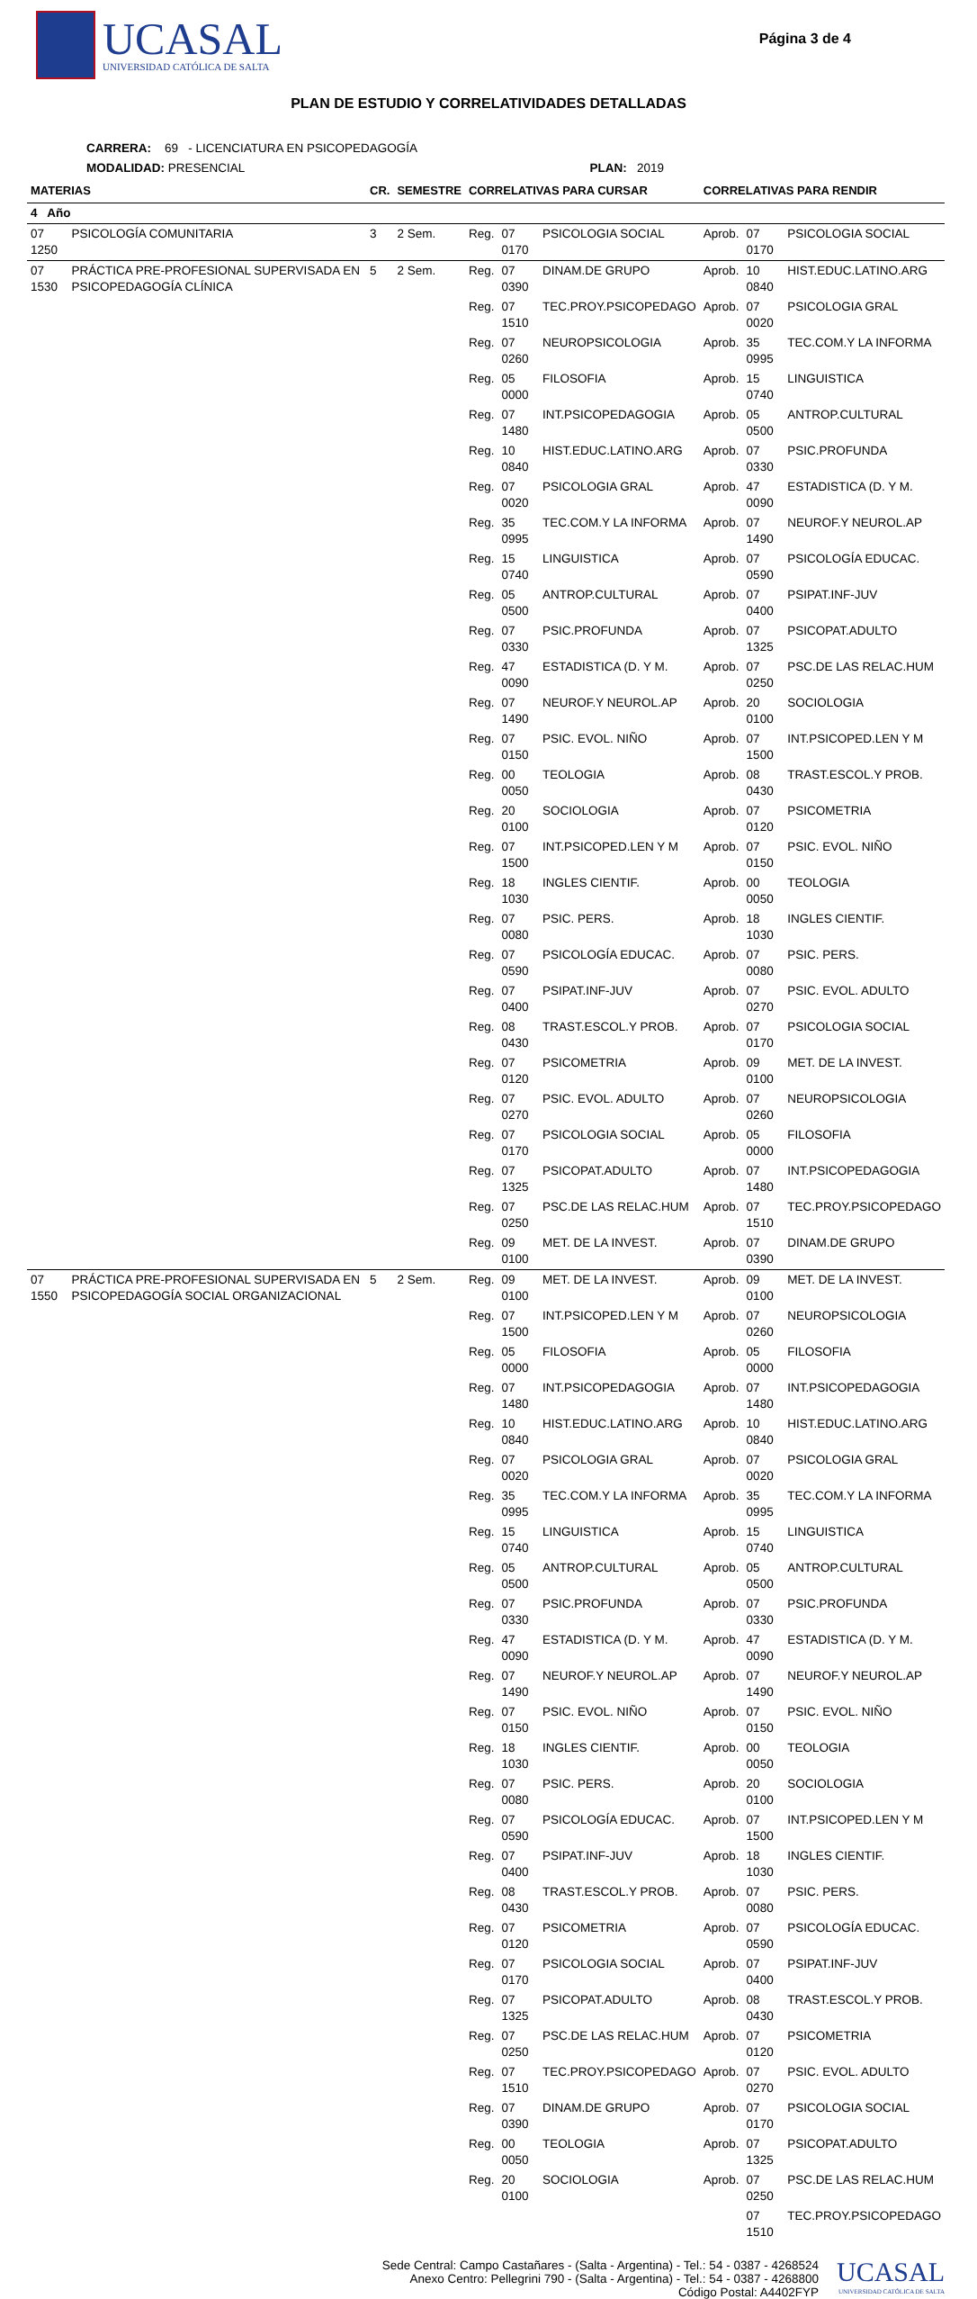UCASAL
UNIVERSIDAD CATÓLICA DE SALTA
Página 3 de 4
PLAN DE ESTUDIO Y CORRELATIVIDADES DETALLADAS
CARRERA: 69 - LICENCIATURA EN PSICOPEDAGOGÍA
MODALIDAD: PRESENCIAL PLAN: 2019
| MATERIAS | | CR. | SEMESTRE | CORRELATIVAS PARA CURSAR | | | CORRELATIVAS PARA RENDIR | | |
| --- | --- | --- | --- | --- | --- | --- | --- | --- | --- |
| 4 Año | | | | | | | | | |
| 07 1250 | PSICOLOGÍA COMUNITARIA | 3 | 2 Sem. | Reg. | 07 0170 | PSICOLOGIA SOCIAL | Aprob. | 07 0170 | PSICOLOGIA SOCIAL |
| 07 1530 | PRÁCTICA PRE-PROFESIONAL SUPERVISADA EN PSICOPEDAGOGÍA CLÍNICA | 5 | 2 Sem. | Reg. | 07 0390 | DINAM.DE GRUPO | Aprob. | 10 0840 | HIST.EDUC.LATINO.ARG |
| | | | | Reg. | 07 1510 | TEC.PROY.PSICOPEDAGO | Aprob. | 07 0020 | PSICOLOGIA GRAL |
| | | | | Reg. | 07 0260 | NEUROPSICOLOGIA | Aprob. | 35 0995 | TEC.COM.Y LA INFORMA |
| | | | | Reg. | 05 0000 | FILOSOFIA | Aprob. | 15 0740 | LINGUISTICA |
| | | | | Reg. | 07 1480 | INT.PSICOPEDAGOGIA | Aprob. | 05 0500 | ANTROP.CULTURAL |
| | | | | Reg. | 10 0840 | HIST.EDUC.LATINO.ARG | Aprob. | 07 0330 | PSIC.PROFUNDA |
| | | | | Reg. | 07 0020 | PSICOLOGIA GRAL | Aprob. | 47 0090 | ESTADISTICA (D. Y M. |
| | | | | Reg. | 35 0995 | TEC.COM.Y LA INFORMA | Aprob. | 07 1490 | NEUROF.Y NEUROL.AP |
| | | | | Reg. | 15 0740 | LINGUISTICA | Aprob. | 07 0590 | PSICOLOGÍA EDUCAC. |
| | | | | Reg. | 05 0500 | ANTROP.CULTURAL | Aprob. | 07 0400 | PSIPAT.INF-JUV |
| | | | | Reg. | 07 0330 | PSIC.PROFUNDA | Aprob. | 07 1325 | PSICOPAT.ADULTO |
| | | | | Reg. | 47 0090 | ESTADISTICA (D. Y M. | Aprob. | 07 0250 | PSC.DE LAS RELAC.HUM |
| | | | | Reg. | 07 1490 | NEUROF.Y NEUROL.AP | Aprob. | 20 0100 | SOCIOLOGIA |
| | | | | Reg. | 07 0150 | PSIC. EVOL. NIÑO | Aprob. | 07 1500 | INT.PSICOPED.LEN Y M |
| | | | | Reg. | 00 0050 | TEOLOGIA | Aprob. | 08 0430 | TRAST.ESCOL.Y PROB. |
| | | | | Reg. | 20 0100 | SOCIOLOGIA | Aprob. | 07 0120 | PSICOMETRIA |
| | | | | Reg. | 07 1500 | INT.PSICOPED.LEN Y M | Aprob. | 07 0150 | PSIC. EVOL. NIÑO |
| | | | | Reg. | 18 1030 | INGLES CIENTIF. | Aprob. | 00 0050 | TEOLOGIA |
| | | | | Reg. | 07 0080 | PSIC. PERS. | Aprob. | 18 1030 | INGLES CIENTIF. |
| | | | | Reg. | 07 0590 | PSICOLOGÍA EDUCAC. | Aprob. | 07 0080 | PSIC. PERS. |
| | | | | Reg. | 07 0400 | PSIPAT.INF-JUV | Aprob. | 07 0270 | PSIC. EVOL. ADULTO |
| | | | | Reg. | 08 0430 | TRAST.ESCOL.Y PROB. | Aprob. | 07 0170 | PSICOLOGIA SOCIAL |
| | | | | Reg. | 07 0120 | PSICOMETRIA | Aprob. | 09 0100 | MET. DE LA INVEST. |
| | | | | Reg. | 07 0270 | PSIC. EVOL. ADULTO | Aprob. | 07 0260 | NEUROPSICOLOGIA |
| | | | | Reg. | 07 0170 | PSICOLOGIA SOCIAL | Aprob. | 05 0000 | FILOSOFIA |
| | | | | Reg. | 07 1325 | PSICOPAT.ADULTO | Aprob. | 07 1480 | INT.PSICOPEDAGOGIA |
| | | | | Reg. | 07 0250 | PSC.DE LAS RELAC.HUM | Aprob. | 07 1510 | TEC.PROY.PSICOPEDAGO |
| | | | | Reg. | 09 0100 | MET. DE LA INVEST. | Aprob. | 07 0390 | DINAM.DE GRUPO |
| 07 1550 | PRÁCTICA PRE-PROFESIONAL SUPERVISADA EN PSICOPEDAGOGÍA SOCIAL ORGANIZACIONAL | 5 | 2 Sem. | Reg. | 09 0100 | MET. DE LA INVEST. | Aprob. | 09 0100 | MET. DE LA INVEST. |
| | | | | Reg. | 07 1500 | INT.PSICOPED.LEN Y M | Aprob. | 07 0260 | NEUROPSICOLOGIA |
| | | | | Reg. | 05 0000 | FILOSOFIA | Aprob. | 05 0000 | FILOSOFIA |
| | | | | Reg. | 07 1480 | INT.PSICOPEDAGOGIA | Aprob. | 07 1480 | INT.PSICOPEDAGOGIA |
| | | | | Reg. | 10 0840 | HIST.EDUC.LATINO.ARG | Aprob. | 10 0840 | HIST.EDUC.LATINO.ARG |
| | | | | Reg. | 07 0020 | PSICOLOGIA GRAL | Aprob. | 07 0020 | PSICOLOGIA GRAL |
| | | | | Reg. | 35 0995 | TEC.COM.Y LA INFORMA | Aprob. | 35 0995 | TEC.COM.Y LA INFORMA |
| | | | | Reg. | 15 0740 | LINGUISTICA | Aprob. | 15 0740 | LINGUISTICA |
| | | | | Reg. | 05 0500 | ANTROP.CULTURAL | Aprob. | 05 0500 | ANTROP.CULTURAL |
| | | | | Reg. | 07 0330 | PSIC.PROFUNDA | Aprob. | 07 0330 | PSIC.PROFUNDA |
| | | | | Reg. | 47 0090 | ESTADISTICA (D. Y M. | Aprob. | 47 0090 | ESTADISTICA (D. Y M. |
| | | | | Reg. | 07 1490 | NEUROF.Y NEUROL.AP | Aprob. | 07 1490 | NEUROF.Y NEUROL.AP |
| | | | | Reg. | 07 0150 | PSIC. EVOL. NIÑO | Aprob. | 07 0150 | PSIC. EVOL. NIÑO |
| | | | | Reg. | 18 1030 | INGLES CIENTIF. | Aprob. | 00 0050 | TEOLOGIA |
| | | | | Reg. | 07 0080 | PSIC. PERS. | Aprob. | 20 0100 | SOCIOLOGIA |
| | | | | Reg. | 07 0590 | PSICOLOGÍA EDUCAC. | Aprob. | 07 1500 | INT.PSICOPED.LEN Y M |
| | | | | Reg. | 07 0400 | PSIPAT.INF-JUV | Aprob. | 18 1030 | INGLES CIENTIF. |
| | | | | Reg. | 08 0430 | TRAST.ESCOL.Y PROB. | Aprob. | 07 0080 | PSIC. PERS. |
| | | | | Reg. | 07 0120 | PSICOMETRIA | Aprob. | 07 0590 | PSICOLOGÍA EDUCAC. |
| | | | | Reg. | 07 0170 | PSICOLOGIA SOCIAL | Aprob. | 07 0400 | PSIPAT.INF-JUV |
| | | | | Reg. | 07 1325 | PSICOPAT.ADULTO | Aprob. | 08 0430 | TRAST.ESCOL.Y PROB. |
| | | | | Reg. | 07 0250 | PSC.DE LAS RELAC.HUM | Aprob. | 07 0120 | PSICOMETRIA |
| | | | | Reg. | 07 1510 | TEC.PROY.PSICOPEDAGO | Aprob. | 07 0270 | PSIC. EVOL. ADULTO |
| | | | | Reg. | 07 0390 | DINAM.DE GRUPO | Aprob. | 07 0170 | PSICOLOGIA SOCIAL |
| | | | | Reg. | 00 0050 | TEOLOGIA | Aprob. | 07 1325 | PSICOPAT.ADULTO |
| | | | | Reg. | 20 0100 | SOCIOLOGIA | Aprob. | 07 0250 | PSC.DE LAS RELAC.HUM |
| | | | | | | | | 07 1510 | TEC.PROY.PSICOPEDAGO |
Sede Central: Campo Castañares - (Salta - Argentina) - Tel.: 54 - 0387 - 4268524
Anexo Centro: Pellegrini 790 - (Salta - Argentina) - Tel.: 54 - 0387 - 4268800
Código Postal: A4402FYP
UCASAL
UNIVERSIDAD CATÓLICA DE SALTA